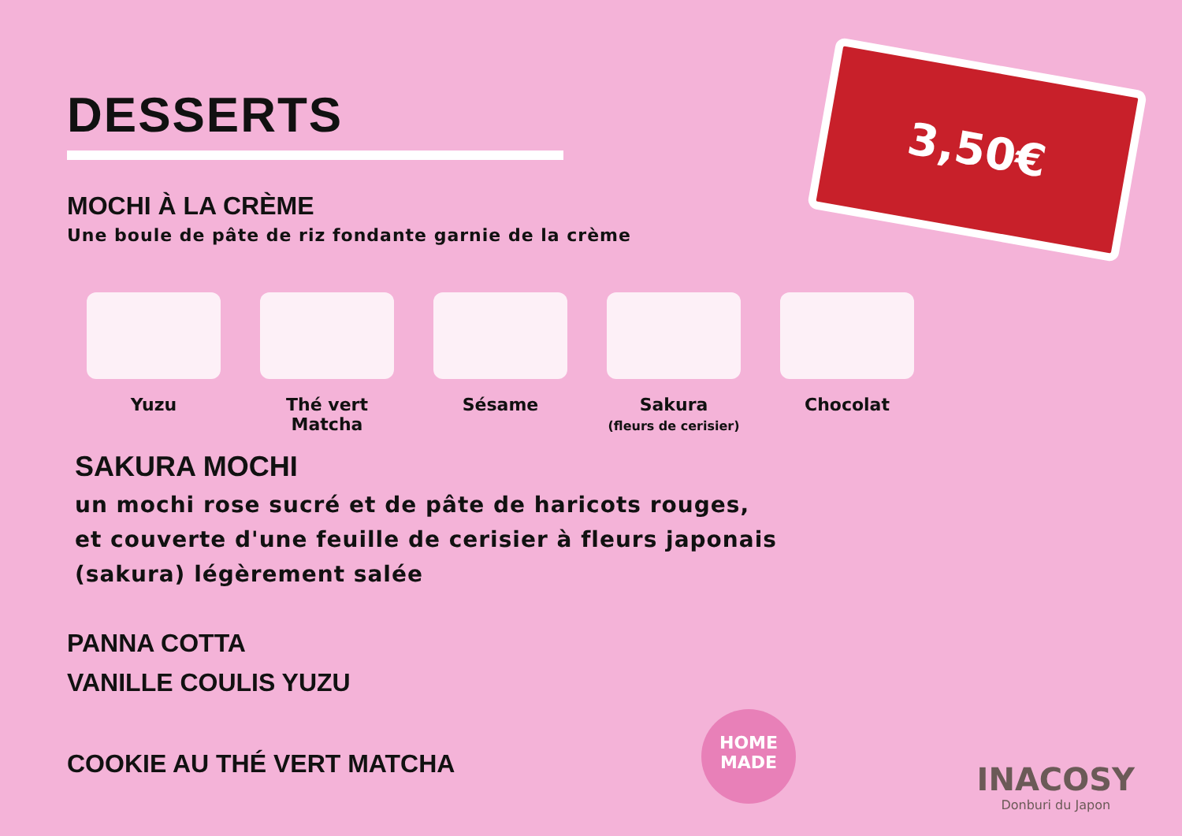3,50€
DESSERTS
MOCHI À LA CRÈME
Une boule de pâte de riz fondante garnie de la crème
Yuzu Thé vert
Matcha
Sésame Sakura
(fleurs de cerisier)
Chocolat
SAKURA MOCHI
un mochi rose sucré et de pâte de haricots rouges,
et couverte d'une feuille de cerisier à fleurs japonais
(sakura) légèrement salée
PANNA COTTA
VANILLE COULIS YUZU
COOKIE AU THÉ VERT MATCHA
HOME
MADE
INACOSY
Donburi du Japon